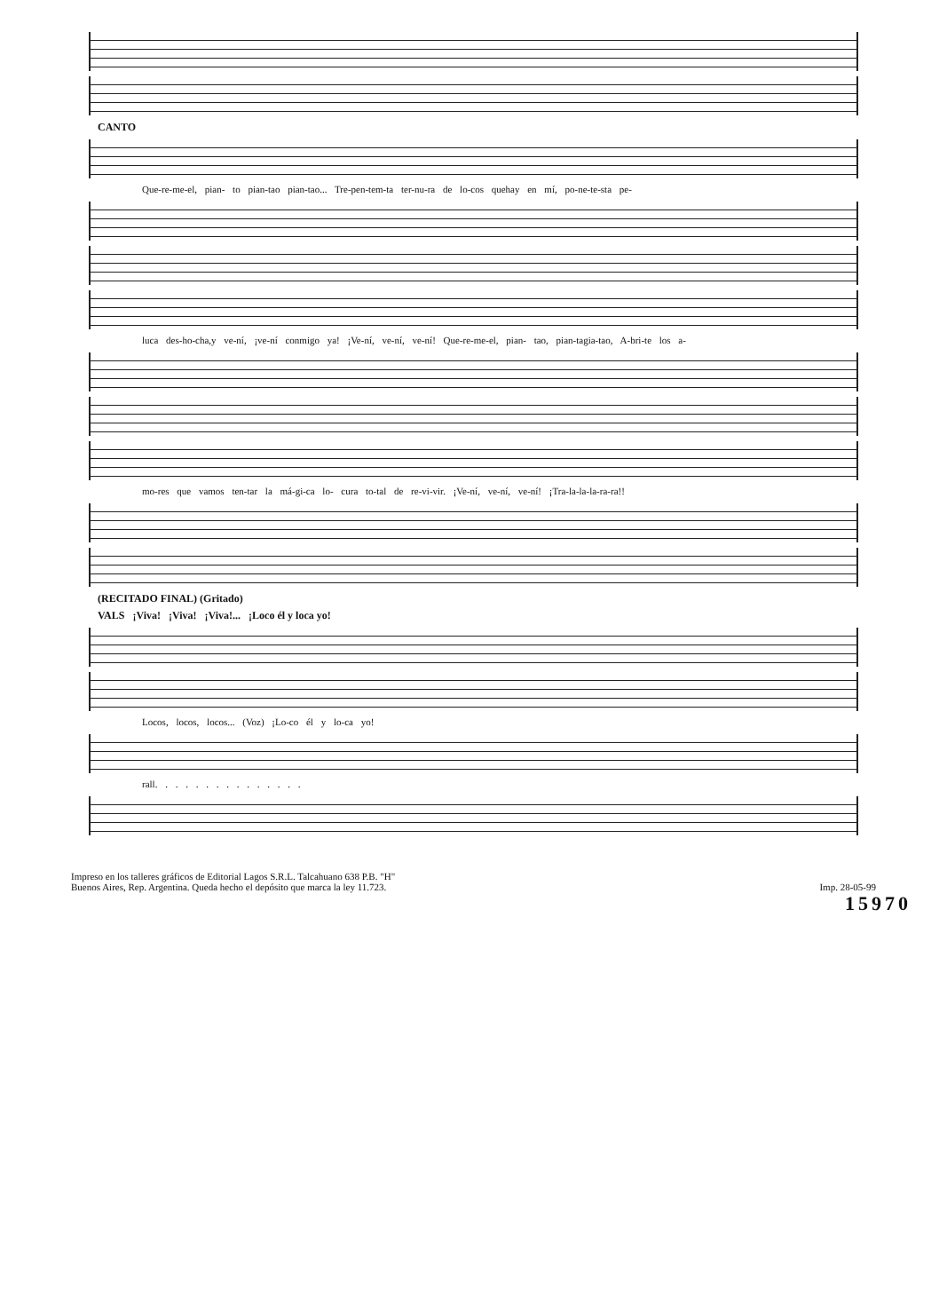CANTO
Que-re-me-el, pian- to pian-tao pian-tao... Tre-pen-tem-ta ter-nu-ra de lo-cos quehay en mí, po-ne-te-sta pe-
luca des-ho-cha,y ve-ní, ¡ve-ní conmigo ya! ¡Ve-ní, ve-ní, ve-ní! Que-re-me-el, pian- tao, pian-tagia-tao, A-bri-te los a-
mo-res que vamos ten-tar la má-gi-ca lo- cura to-tal de re-vi-vir. ¡Ve-ní, ve-ní, ve-ní! ¡Tra-la-la-la-ra-ra!!
(RECITADO FINAL) (Gritado)
VALS ¡Viva! ¡Viva! ¡Viva!... ¡Loco él y loca yo!
Locos, locos, locos... (Voz) ¡Lo-co él y lo-ca yo!
rall. . . . . . . . . . . . . . .
Impreso en los talleres gráficos de Editorial Lagos S.R.L. Talcahuano 638 P.B. "H"
Buenos Aires, Rep. Argentina. Queda hecho el depósito que marca la ley 11.723.
Imp. 28-05-99
15970